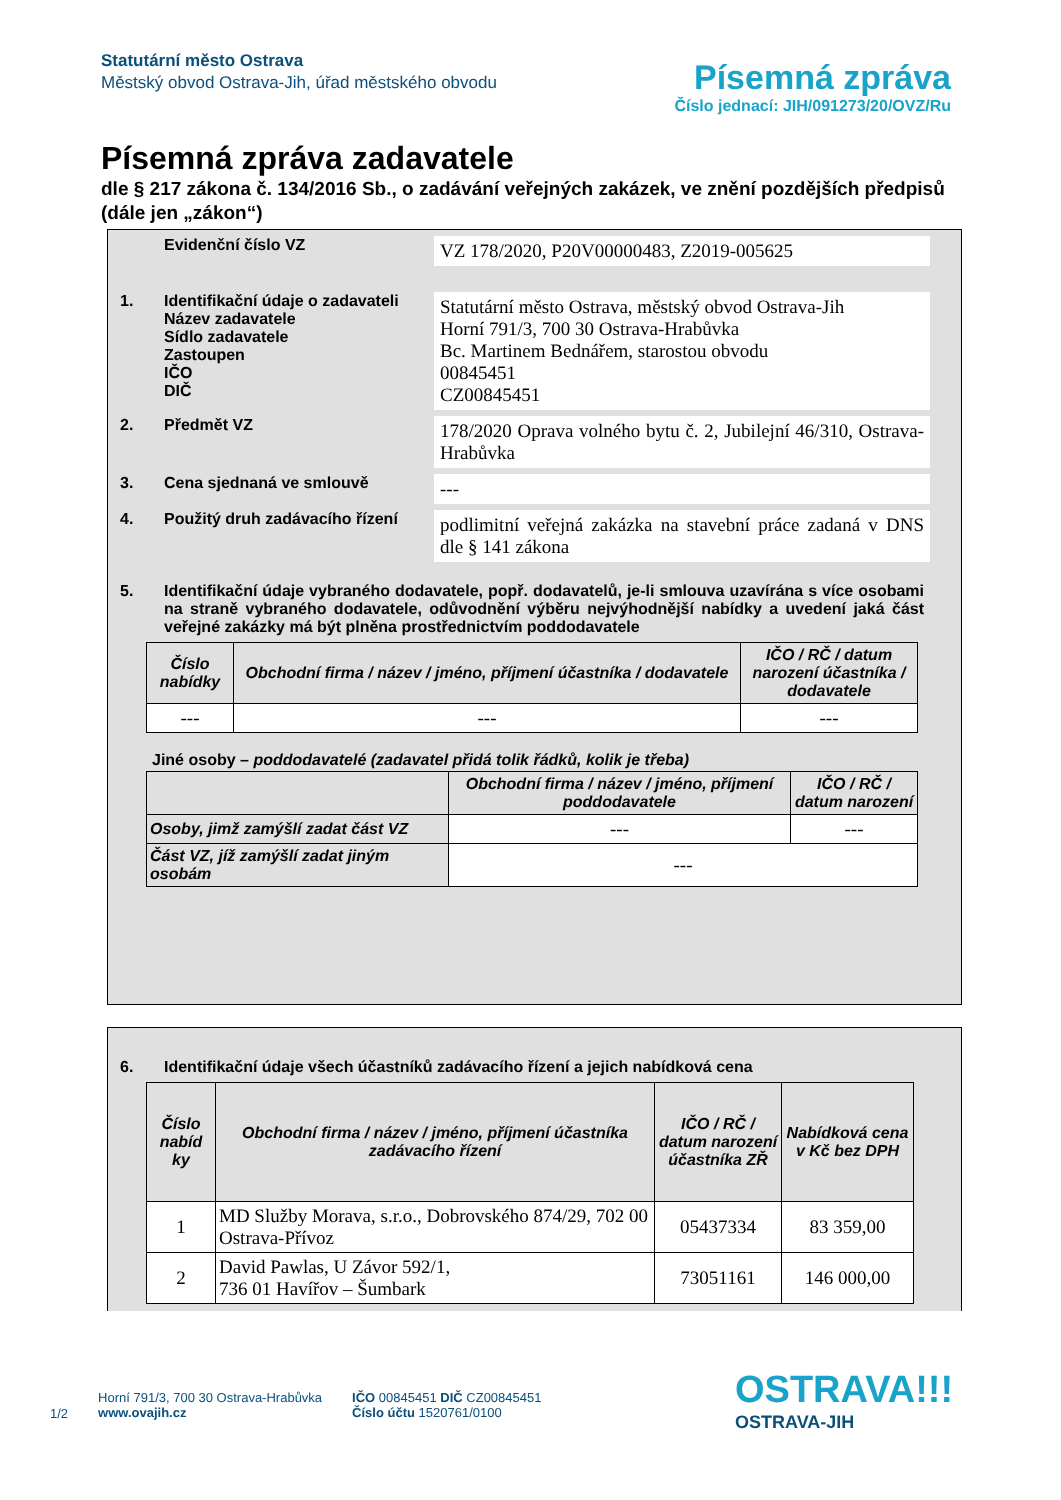Statutární město Ostrava
Městský obvod Ostrava-Jih, úřad městského obvodu
Písemná zpráva
Číslo jednací: JIH/091273/20/OVZ/Ru
Písemná zpráva zadavatele
dle § 217 zákona č. 134/2016 Sb., o zadávání veřejných zakázek, ve znění pozdějších předpisů (dále jen „zákon“)
Evidenční číslo VZ
VZ 178/2020, P20V00000483, Z2019-005625
1. Identifikační údaje o zadavateli
Název zadavatele
Sídlo zadavatele
Zastoupen
IČO
DIČ
Statutární město Ostrava, městský obvod Ostrava-Jih
Horní 791/3, 700 30 Ostrava-Hrabůvka
Bc. Martinem Bednářem, starostou obvodu
00845451
CZ00845451
2. Předmět VZ
178/2020 Oprava volného bytu č. 2, Jubilejní 46/310, Ostrava-Hrabůvka
3. Cena sjednaná ve smlouvě
---
4. Použitý druh zadávacího řízení
podlimitní veřejná zakázka na stavební práce zadaná v DNS dle § 141 zákona
5. Identifikační údaje vybraného dodavatele, popř. dodavatelů, je-li smlouva uzavírána s více osobami na straně vybraného dodavatele, odůvodnění výběru nejvýhodnější nabídky a uvedení jaká část veřejné zakázky má být plněna prostřednictvím poddodavatele
| Číslo nabídky | Obchodní firma / název / jméno, příjmení účastníka / dodavatele | IČO / RČ / datum narození účastníka / dodavatele |
| --- | --- | --- |
| --- | --- | --- |
Jiné osoby – poddodavatelé (zadavatel přidá tolik řádků, kolik je třeba)
| | Obchodní firma / název / jméno, příjmení poddodavatele | IČO / RČ / datum narození |
| --- | --- | --- |
| Osoby, jimž zamýšlí zadat část VZ | --- | --- |
| Část VZ, jíž zamýšlí zadat jiným osobám | --- | |
6. Identifikační údaje všech účastníků zadávacího řízení a jejich nabídková cena
| Číslo nabíd ky | Obchodní firma / název / jméno, příjmení účastníka zadávacího řízení | IČO / RČ / datum narození účastníka ZŘ | Nabídková cena v Kč bez DPH |
| --- | --- | --- | --- |
| 1 | MD Služby Morava, s.r.o., Dobrovského 874/29, 702 00 Ostrava-Přívoz | 05437334 | 83 359,00 |
| 2 | David Pawlas, U Závor 592/1, 736 01 Havířov – Šumbark | 73051161 | 146 000,00 |
1/2
Horní 791/3, 700 30 Ostrava-Hrabůvka
www.ovajih.cz
IČO 00845451 DIČ CZ00845451
Číslo účtu 1520761/0100
OSTRAVA!!!
OSTRAVA-JIH